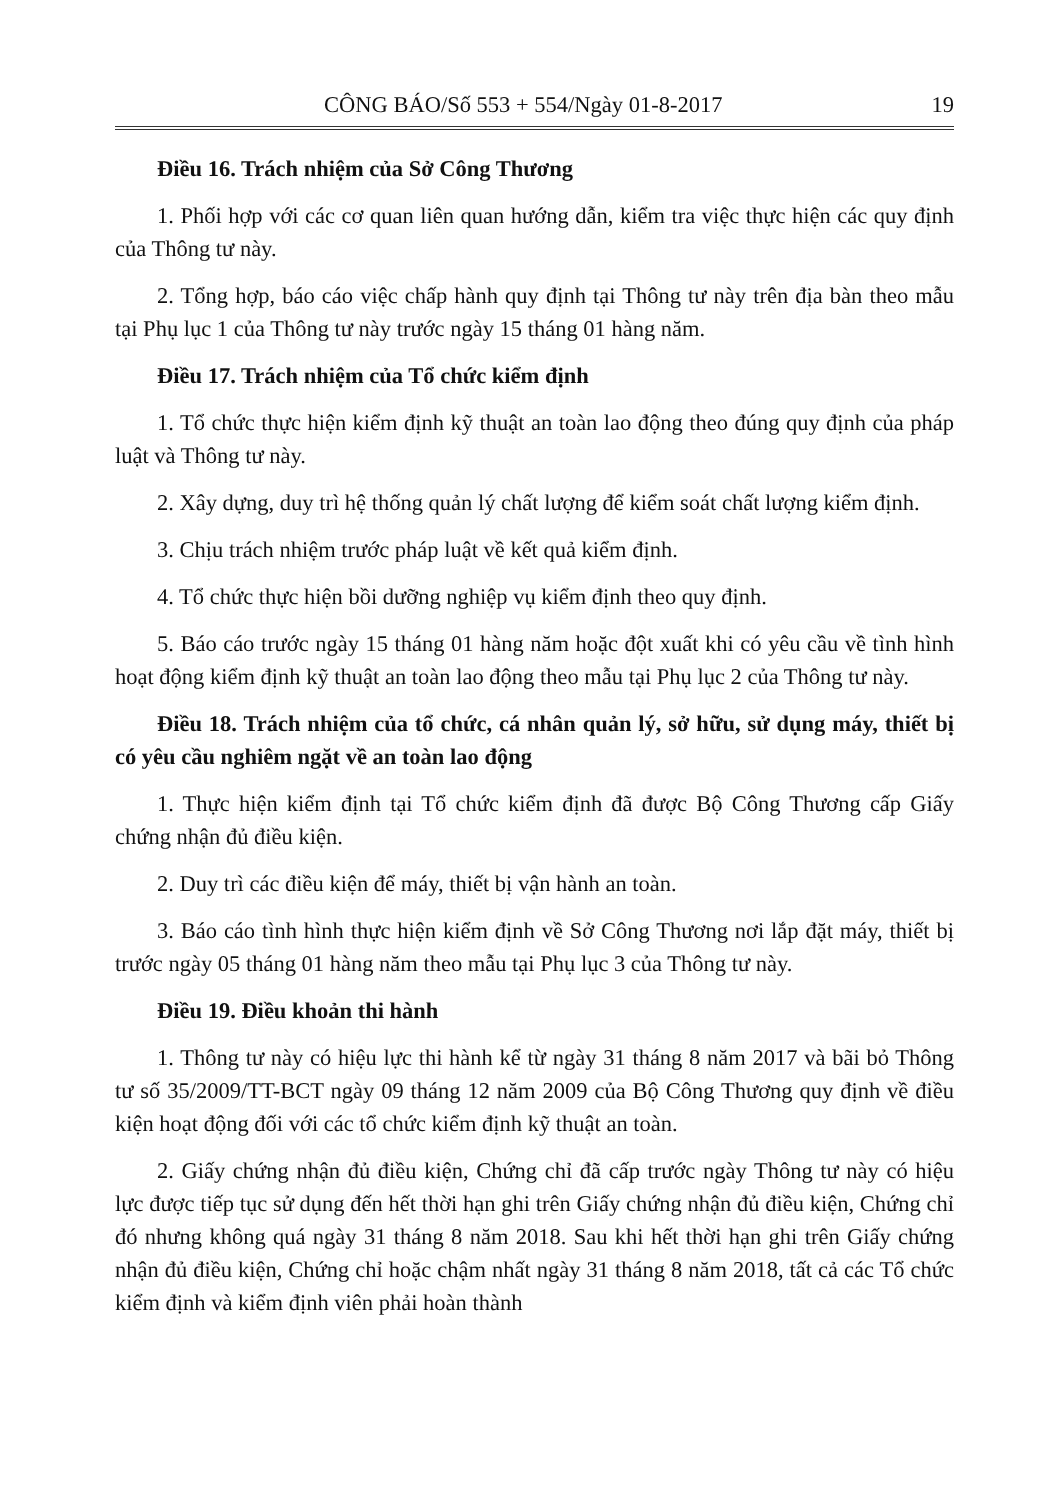CÔNG BÁO/Số 553 + 554/Ngày 01-8-2017 19
Điều 16. Trách nhiệm của Sở Công Thương
1. Phối hợp với các cơ quan liên quan hướng dẫn, kiểm tra việc thực hiện các quy định của Thông tư này.
2. Tổng hợp, báo cáo việc chấp hành quy định tại Thông tư này trên địa bàn theo mẫu tại Phụ lục 1 của Thông tư này trước ngày 15 tháng 01 hàng năm.
Điều 17. Trách nhiệm của Tổ chức kiểm định
1. Tổ chức thực hiện kiểm định kỹ thuật an toàn lao động theo đúng quy định của pháp luật và Thông tư này.
2. Xây dựng, duy trì hệ thống quản lý chất lượng để kiểm soát chất lượng kiểm định.
3. Chịu trách nhiệm trước pháp luật về kết quả kiểm định.
4. Tổ chức thực hiện bồi dưỡng nghiệp vụ kiểm định theo quy định.
5. Báo cáo trước ngày 15 tháng 01 hàng năm hoặc đột xuất khi có yêu cầu về tình hình hoạt động kiểm định kỹ thuật an toàn lao động theo mẫu tại Phụ lục 2 của Thông tư này.
Điều 18. Trách nhiệm của tổ chức, cá nhân quản lý, sở hữu, sử dụng máy, thiết bị có yêu cầu nghiêm ngặt về an toàn lao động
1. Thực hiện kiểm định tại Tổ chức kiểm định đã được Bộ Công Thương cấp Giấy chứng nhận đủ điều kiện.
2. Duy trì các điều kiện để máy, thiết bị vận hành an toàn.
3. Báo cáo tình hình thực hiện kiểm định về Sở Công Thương nơi lắp đặt máy, thiết bị trước ngày 05 tháng 01 hàng năm theo mẫu tại Phụ lục 3 của Thông tư này.
Điều 19. Điều khoản thi hành
1. Thông tư này có hiệu lực thi hành kể từ ngày 31 tháng 8 năm 2017 và bãi bỏ Thông tư số 35/2009/TT-BCT ngày 09 tháng 12 năm 2009 của Bộ Công Thương quy định về điều kiện hoạt động đối với các tổ chức kiểm định kỹ thuật an toàn.
2. Giấy chứng nhận đủ điều kiện, Chứng chỉ đã cấp trước ngày Thông tư này có hiệu lực được tiếp tục sử dụng đến hết thời hạn ghi trên Giấy chứng nhận đủ điều kiện, Chứng chỉ đó nhưng không quá ngày 31 tháng 8 năm 2018. Sau khi hết thời hạn ghi trên Giấy chứng nhận đủ điều kiện, Chứng chỉ hoặc chậm nhất ngày 31 tháng 8 năm 2018, tất cả các Tổ chức kiểm định và kiểm định viên phải hoàn thành